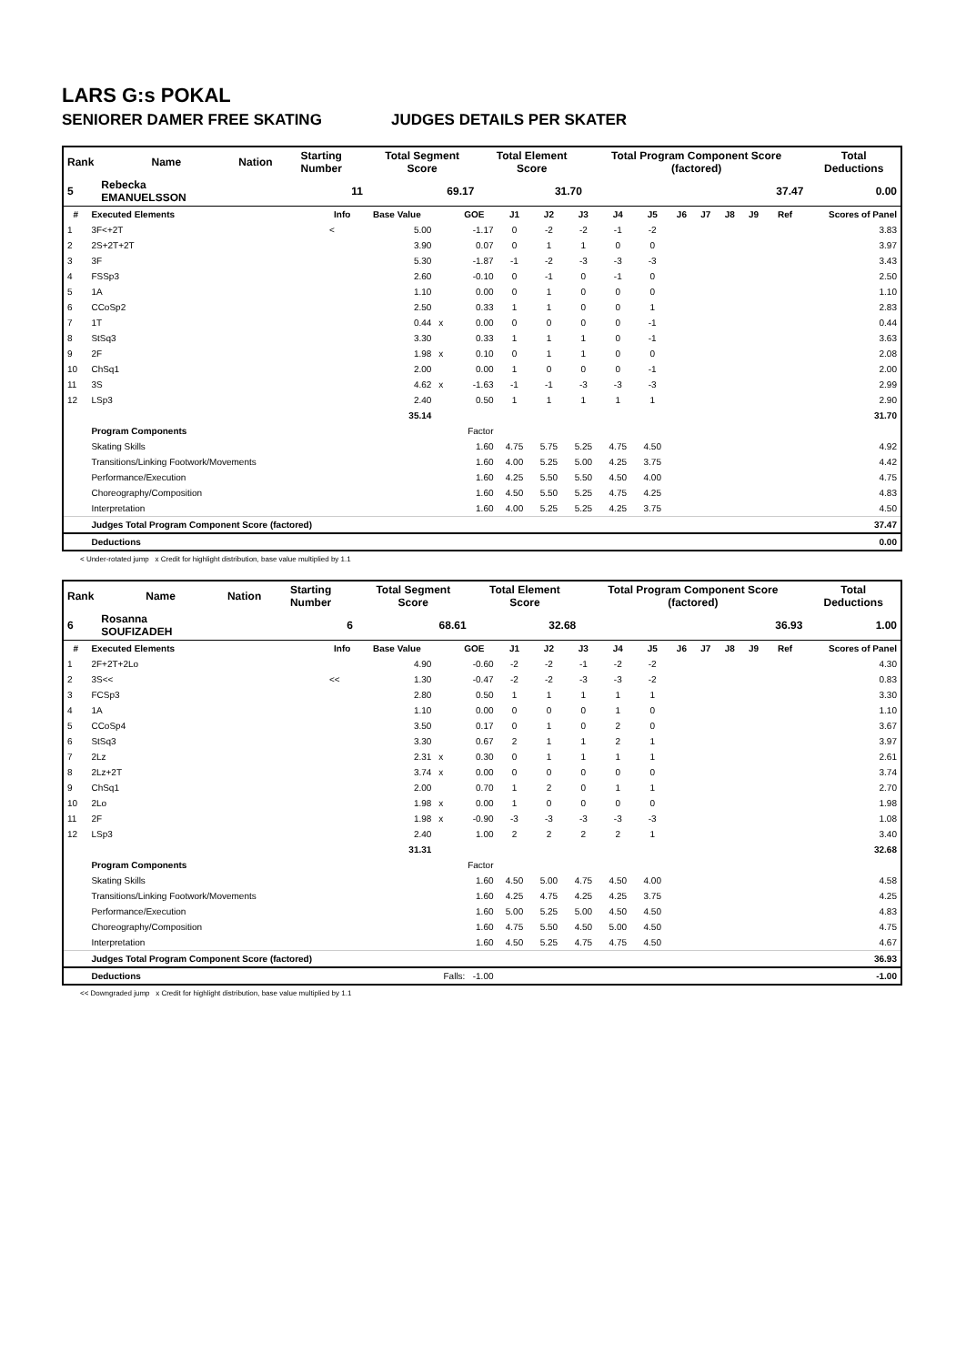LARS G:s POKAL
SENIORER DAMER FREE SKATING JUDGES DETAILS PER SKATER
| Rank | Name | Nation | Starting Number | Total Segment Score | Total Element Score | Total Program Component Score (factored) | Total Deductions |
| 5 | Rebecka EMANUELSSON | | 11 | 69.17 | 31.70 | 37.47 | 0.00 |
| # | Executed Elements | Info | Base Value | | GOE | J1 | J2 | J3 | J4 | J5 | J6 | J7 | J8 | J9 | Ref | Scores of Panel |
| --- | --- | --- | --- | --- | --- | --- | --- | --- | --- | --- | --- | --- | --- | --- | --- | --- |
| 1 | 3F<+2T | < | 5.00 | | -1.17 | 0 | -2 | -2 | -1 | -2 | | | | | | 3.83 |
| 2 | 2S+2T+2T | | 3.90 | | 0.07 | 0 | 1 | 1 | 0 | 0 | | | | | | 3.97 |
| 3 | 3F | | 5.30 | | -1.87 | -1 | -2 | -3 | -3 | -3 | | | | | | 3.43 |
| 4 | FSSp3 | | 2.60 | | -0.10 | 0 | -1 | 0 | -1 | 0 | | | | | | 2.50 |
| 5 | 1A | | 1.10 | | 0.00 | 0 | 1 | 0 | 0 | 0 | | | | | | 1.10 |
| 6 | CCoSp2 | | 2.50 | | 0.33 | 1 | 1 | 0 | 0 | 1 | | | | | | 2.83 |
| 7 | 1T | | 0.44 | x | 0.00 | 0 | 0 | 0 | 0 | -1 | | | | | | 0.44 |
| 8 | StSq3 | | 3.30 | | 0.33 | 1 | 1 | 1 | 0 | -1 | | | | | | 3.63 |
| 9 | 2F | | 1.98 | x | 0.10 | 0 | 1 | 1 | 0 | 0 | | | | | | 2.08 |
| 10 | ChSq1 | | 2.00 | | 0.00 | 1 | 0 | 0 | 0 | -1 | | | | | | 2.00 |
| 11 | 3S | | 4.62 | x | -1.63 | -1 | -1 | -3 | -3 | -3 | | | | | | 2.99 |
| 12 | LSp3 | | 2.40 | | 0.50 | 1 | 1 | 1 | 1 | 1 | | | | | | 2.90 |
| | | | 35.14 | | | | | | | | | | | | | 31.70 |
| | Program Components | | | | Factor | | | | | | | | | | | |
| | Skating Skills | | | | 1.60 | 4.75 | 5.75 | 5.25 | 4.75 | 4.50 | | | | | | 4.92 |
| | Transitions/Linking Footwork/Movements | | | | 1.60 | 4.00 | 5.25 | 5.00 | 4.25 | 3.75 | | | | | | 4.42 |
| | Performance/Execution | | | | 1.60 | 4.25 | 5.50 | 5.50 | 4.50 | 4.00 | | | | | | 4.75 |
| | Choreography/Composition | | | | 1.60 | 4.50 | 5.50 | 5.25 | 4.75 | 4.25 | | | | | | 4.83 |
| | Interpretation | | | | 1.60 | 4.00 | 5.25 | 5.25 | 4.25 | 3.75 | | | | | | 4.50 |
| | Judges Total Program Component Score (factored) | | | | | | | | | | | | | | | 37.47 |
| | Deductions | | | | | | | | | | | | | | | 0.00 |
< Under-rotated jump x Credit for highlight distribution, base value multiplied by 1.1
| Rank | Name | Nation | Starting Number | Total Segment Score | Total Element Score | Total Program Component Score (factored) | Total Deductions |
| 6 | Rosanna SOUFIZADEH | | 6 | 68.61 | 32.68 | 36.93 | 1.00 |
| # | Executed Elements | Info | Base Value | | GOE | J1 | J2 | J3 | J4 | J5 | J6 | J7 | J8 | J9 | Ref | Scores of Panel |
| --- | --- | --- | --- | --- | --- | --- | --- | --- | --- | --- | --- | --- | --- | --- | --- | --- |
| 1 | 2F+2T+2Lo | | 4.90 | | -0.60 | -2 | -2 | -1 | -2 | -2 | | | | | | 4.30 |
| 2 | 3S<< | << | 1.30 | | -0.47 | -2 | -2 | -3 | -3 | -2 | | | | | | 0.83 |
| 3 | FCSp3 | | 2.80 | | 0.50 | 1 | 1 | 1 | 1 | 1 | | | | | | 3.30 |
| 4 | 1A | | 1.10 | | 0.00 | 0 | 0 | 0 | 1 | 0 | | | | | | 1.10 |
| 5 | CCoSp4 | | 3.50 | | 0.17 | 0 | 1 | 0 | 2 | 0 | | | | | | 3.67 |
| 6 | StSq3 | | 3.30 | | 0.67 | 2 | 1 | 1 | 2 | 1 | | | | | | 3.97 |
| 7 | 2Lz | | 2.31 | x | 0.30 | 0 | 1 | 1 | 1 | 1 | | | | | | 2.61 |
| 8 | 2Lz+2T | | 3.74 | x | 0.00 | 0 | 0 | 0 | 0 | 0 | | | | | | 3.74 |
| 9 | ChSq1 | | 2.00 | | 0.70 | 1 | 2 | 0 | 1 | 1 | | | | | | 2.70 |
| 10 | 2Lo | | 1.98 | x | 0.00 | 1 | 0 | 0 | 0 | 0 | | | | | | 1.98 |
| 11 | 2F | | 1.98 | x | -0.90 | -3 | -3 | -3 | -3 | -3 | | | | | | 1.08 |
| 12 | LSp3 | | 2.40 | | 1.00 | 2 | 2 | 2 | 2 | 1 | | | | | | 3.40 |
| | | | 31.31 | | | | | | | | | | | | | 32.68 |
| | Program Components | | | | Factor | | | | | | | | | | | |
| | Skating Skills | | | | 1.60 | 4.50 | 5.00 | 4.75 | 4.50 | 4.00 | | | | | | 4.58 |
| | Transitions/Linking Footwork/Movements | | | | 1.60 | 4.25 | 4.75 | 4.25 | 4.25 | 3.75 | | | | | | 4.25 |
| | Performance/Execution | | | | 1.60 | 5.00 | 5.25 | 5.00 | 4.50 | 4.50 | | | | | | 4.83 |
| | Choreography/Composition | | | | 1.60 | 4.75 | 5.50 | 4.50 | 5.00 | 4.50 | | | | | | 4.75 |
| | Interpretation | | | | 1.60 | 4.50 | 5.25 | 4.75 | 4.75 | 4.50 | | | | | | 4.67 |
| | Judges Total Program Component Score (factored) | | | | | | | | | | | | | | | 36.93 |
| | Deductions | Falls: -1.00 | | | | | | | | | | | | | | -1.00 |
<< Downgraded jump x Credit for highlight distribution, base value multiplied by 1.1